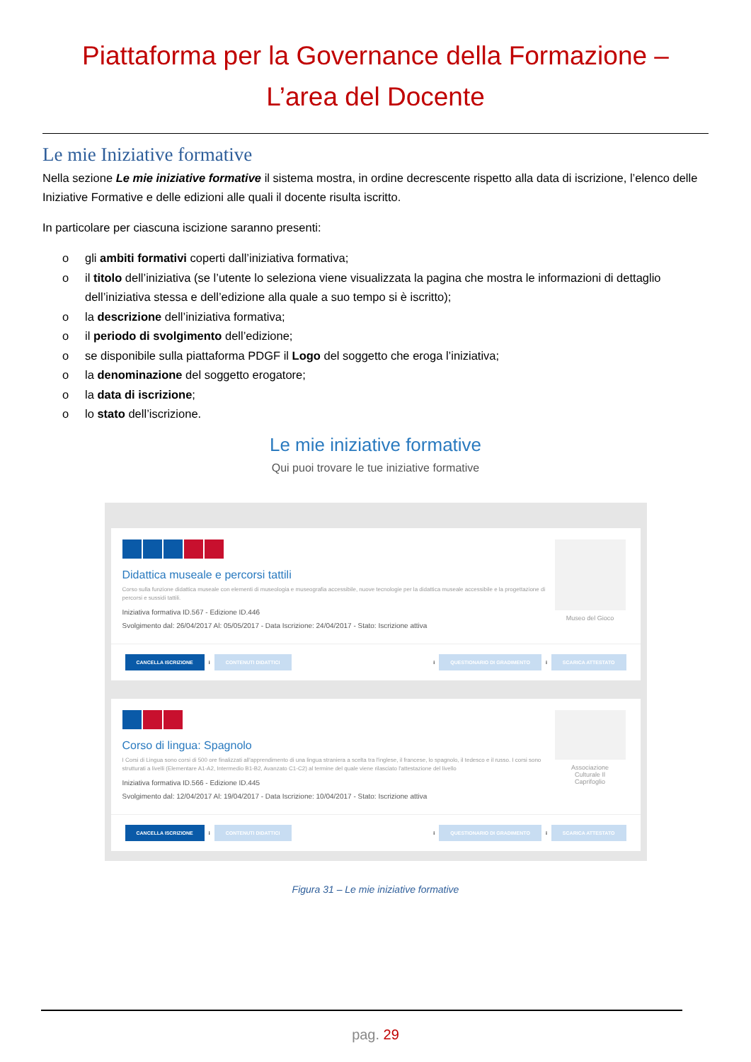Piattaforma per la Governance della Formazione –
L’area del Docente
Le mie Iniziative formative
Nella sezione Le mie iniziative formative il sistema mostra, in ordine decrescente rispetto alla data di iscrizione, l’elenco delle Iniziative Formative e delle edizioni alle quali il docente risulta iscritto.
In particolare per ciascuna iscizione saranno presenti:
o gli ambiti formativi coperti dall’iniziativa formativa;
o il titolo dell’iniziativa (se l’utente lo seleziona viene visualizzata la pagina che mostra le informazioni di dettaglio dell’iniziativa stessa e dell’edizione alla quale a suo tempo si è iscritto);
o la descrizione dell’iniziativa formativa;
o il periodo di svolgimento dell’edizione;
o se disponibile sulla piattaforma PDGF il Logo del soggetto che eroga l’iniziativa;
o la denominazione del soggetto erogatore;
o la data di iscrizione;
o lo stato dell’iscrizione.
Le mie iniziative formative
Qui puoi trovare le tue iniziative formative
Didattica museale e percorsi tattili
Corso sulla funzione didattica museale con elementi di museologia e museografia accessibile, nuove tecnologie per la didattica museale accessibile e la progettazione di percorsi e sussidi tattili.
Iniziativa formativa ID.567 - Edizione ID.446
Svolgimento dal: 26/04/2017 Al: 05/05/2017 - Data Iscrizione: 24/04/2017 - Stato: Iscrizione attiva
Museo del Gioco
CANCELLA ISCRIZIONE i CONTENUTI DIDATTICI i QUESTIONARIO DI GRADIMENTO i SCARICA ATTESTATO
Corso di lingua: Spagnolo
I Corsi di Lingua sono corsi di 500 ore finalizzati all'apprendimento di una lingua straniera a scelta tra l'inglese, il francese, lo spagnolo, il tedesco e il russo. I corsi sono strutturati a livelli (Elementare A1-A2, Intermedio B1-B2, Avanzato C1-C2) al termine del quale viene rilasciato l'attestazione del livello
Iniziativa formativa ID.566 - Edizione ID.445
Svolgimento dal: 12/04/2017 Al: 19/04/2017 - Data Iscrizione: 10/04/2017 - Stato: Iscrizione attiva
Associazione
Culturale Il
Caprifoglio
CANCELLA ISCRIZIONE i CONTENUTI DIDATTICI i QUESTIONARIO DI GRADIMENTO i SCARICA ATTESTATO
Figura 31 – Le mie iniziative formative
pag. 29